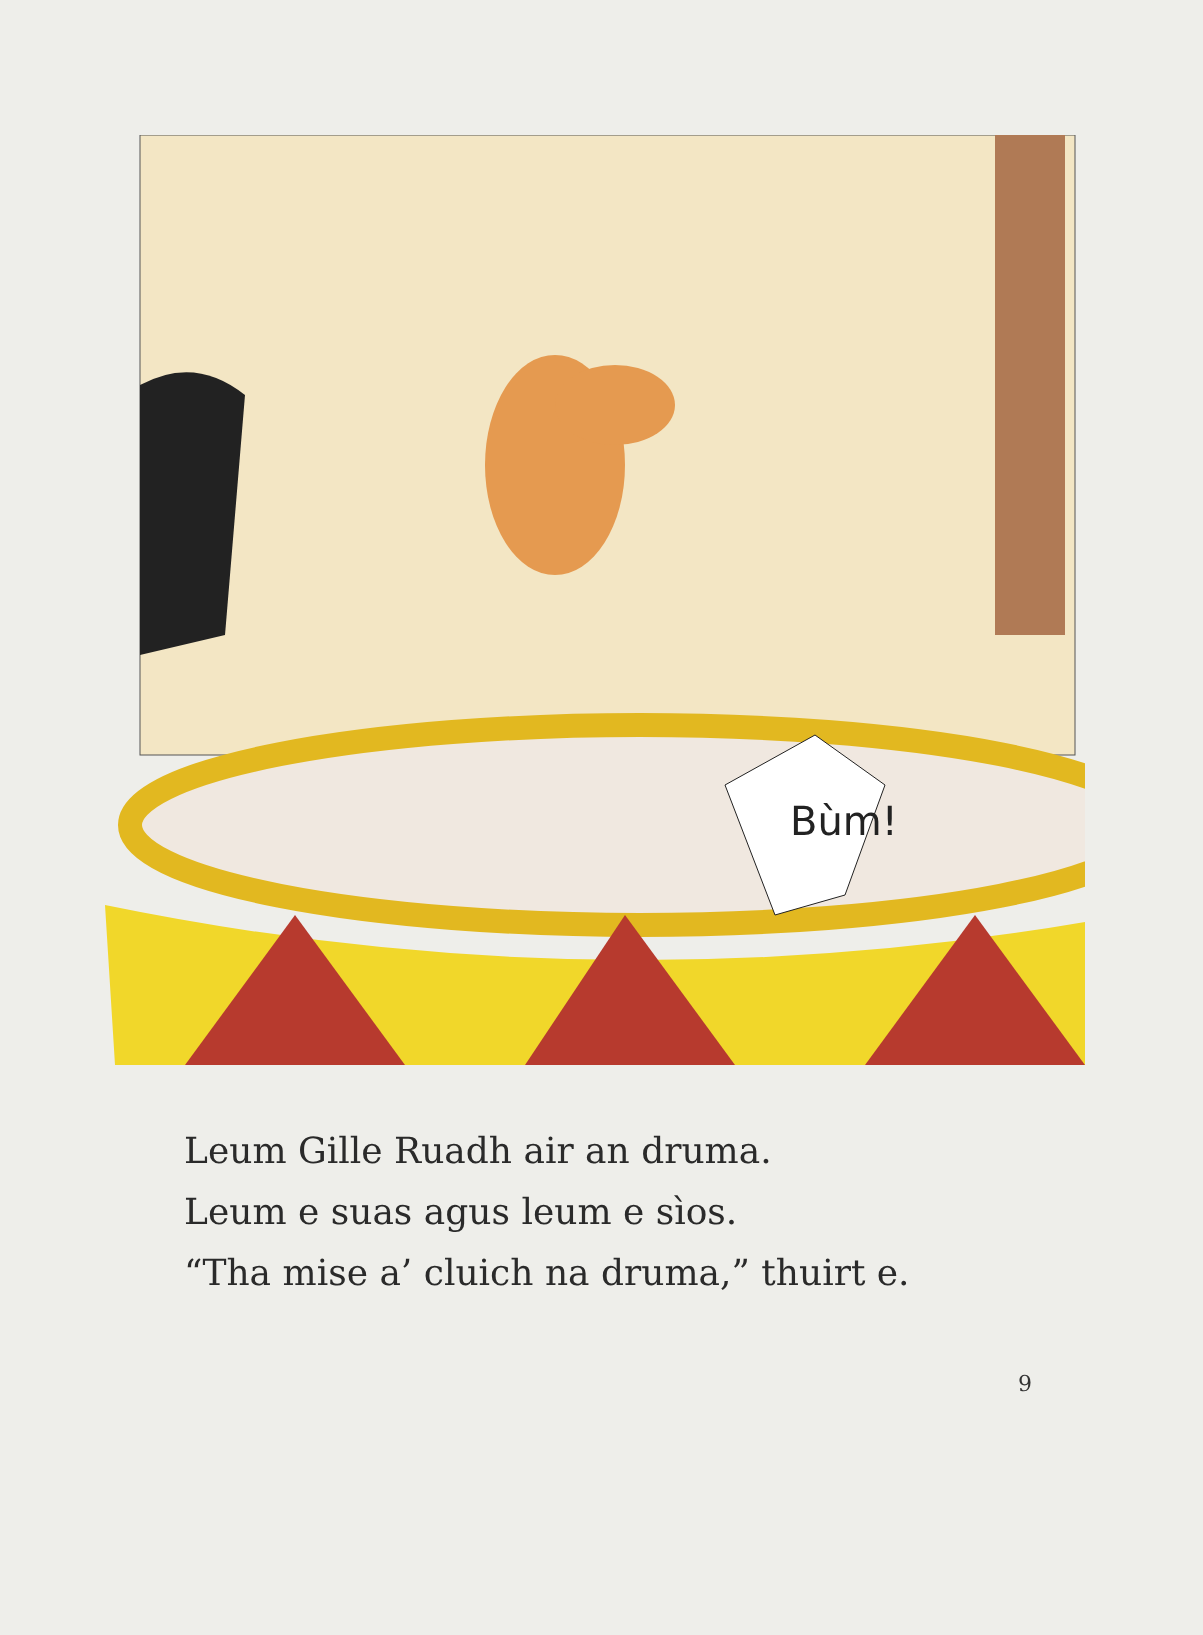Bùm!
Leum Gille Ruadh air an druma.
Leum e suas agus leum e sìos.
“Tha mise a’ cluich na druma,” thuirt e.
9